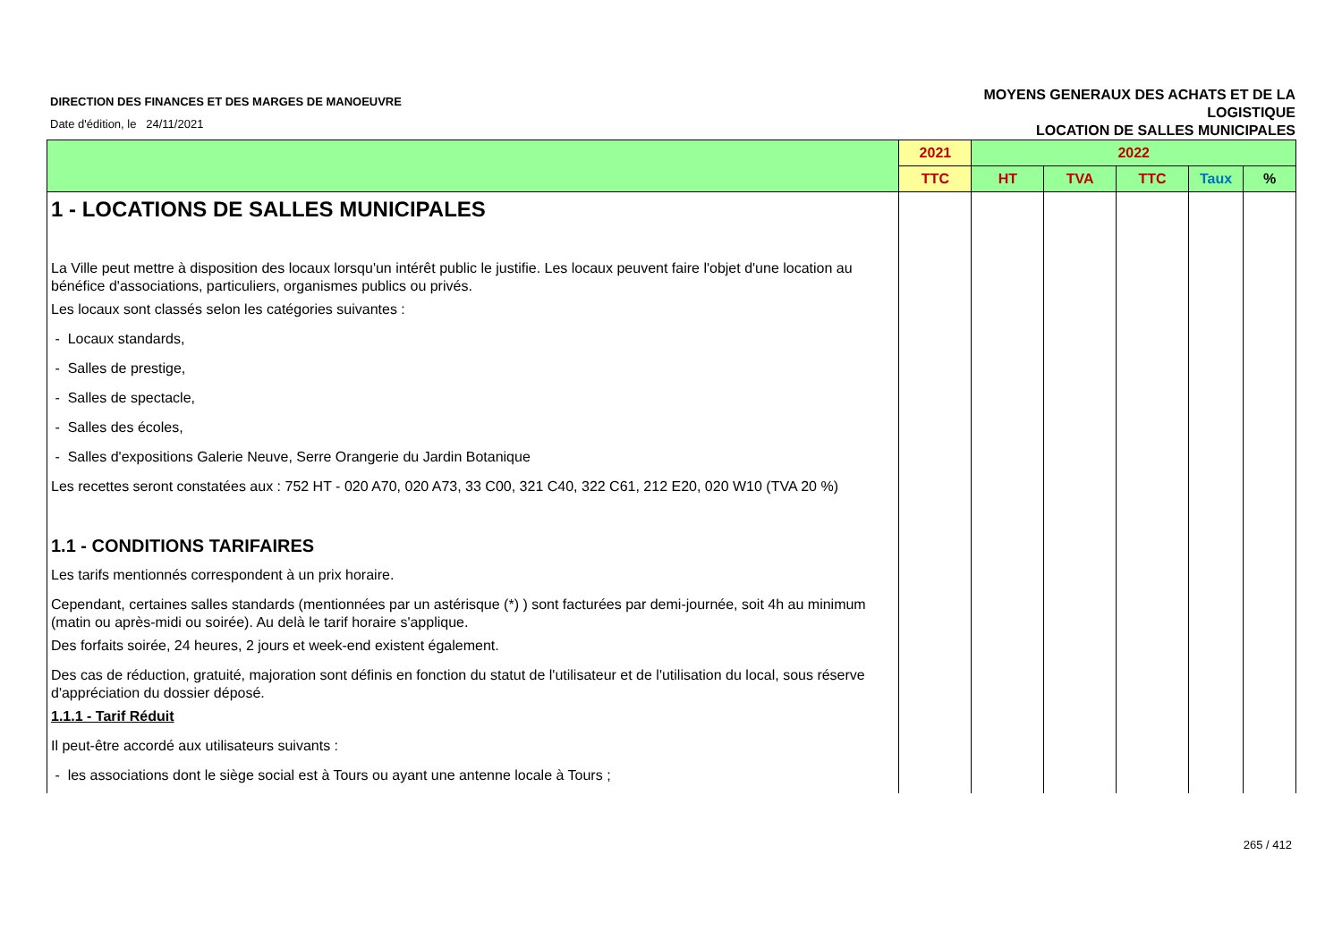DIRECTION DES FINANCES ET DES MARGES DE MANOEUVRE
Date d'édition, le 24/11/2021
MOYENS GENERAUX DES ACHATS ET DE LA
LOGISTIQUE
LOCATION DE SALLES MUNICIPALES
| | 2021 | 2022 | | | | |
| --- | --- | --- | --- | --- | --- | --- |
| | TTC | HT | TVA | TTC | Taux | % |
| 1 - LOCATIONS DE SALLES MUNICIPALES | | | | | | |
| La Ville peut mettre à disposition des locaux lorsqu'un intérêt public le justifie. Les locaux peuvent faire l'objet d'une location au bénéfice d'associations, particuliers, organismes publics ou privés. | | | | | | |
| Les locaux sont classés selon les catégories suivantes : | | | | | | |
| - Locaux standards, | | | | | | |
| - Salles de prestige, | | | | | | |
| - Salles de spectacle, | | | | | | |
| - Salles des écoles, | | | | | | |
| - Salles d'expositions Galerie Neuve, Serre Orangerie du Jardin Botanique | | | | | | |
| Les recettes seront constatées aux : 752 HT - 020 A70, 020 A73, 33 C00, 321 C40, 322 C61, 212 E20, 020 W10 (TVA 20 %) | | | | | | |
| 1.1 - CONDITIONS TARIFAIRES | | | | | | |
| Les tarifs mentionnés correspondent à un prix horaire. | | | | | | |
| Cependant, certaines salles standards (mentionnées par un astérisque (*) ) sont facturées par demi-journée, soit 4h au minimum (matin ou après-midi ou soirée). Au delà le tarif horaire s'applique. | | | | | | |
| Des forfaits soirée, 24 heures, 2 jours et week-end existent également. | | | | | | |
| Des cas de réduction, gratuité, majoration sont définis en fonction du statut de l'utilisateur et de l'utilisation du local, sous réserve d'appréciation du dossier déposé. | | | | | | |
| 1.1.1 - Tarif Réduit | | | | | | |
| Il peut-être accordé aux utilisateurs suivants : | | | | | | |
| - les associations dont le siège social est à Tours ou ayant une antenne locale à Tours ; | | | | | | |
265 / 412